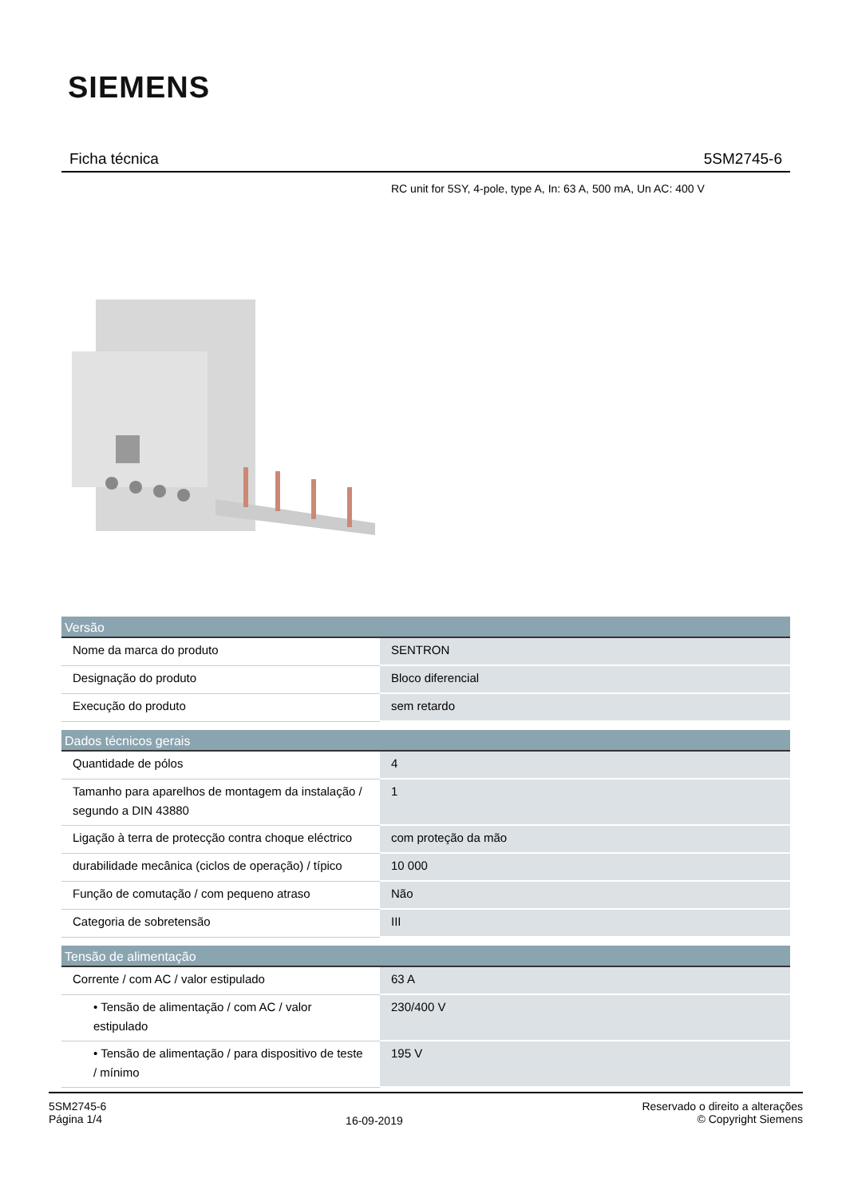SIEMENS
Ficha técnica 5SM2745-6
RC unit for 5SY, 4-pole, type A, In: 63 A, 500 mA, Un AC: 400 V
| Versão | |
| --- | --- |
| Nome da marca do produto | SENTRON |
| Designação do produto | Bloco diferencial |
| Execução do produto | sem retardo |
| Dados técnicos gerais | |
| Quantidade de pólos | 4 |
| Tamanho para aparelhos de montagem da instalação / segundo a DIN 43880 | 1 |
| Ligação à terra de protecção contra choque eléctrico | com proteção da mão |
| durabilidade mecânica (ciclos de operação) / típico | 10 000 |
| Função de comutação / com pequeno atraso | Não |
| Categoria de sobretensão | III |
| Tensão de alimentação | |
| Corrente / com AC / valor estipulado | 63 A |
| • Tensão de alimentação / com AC / valor estipulado | 230/400 V |
| • Tensão de alimentação / para dispositivo de teste / mínimo | 195 V |
5SM2745-6
Página 1/4
16-09-2019
Reservado o direito a alterações
© Copyright Siemens